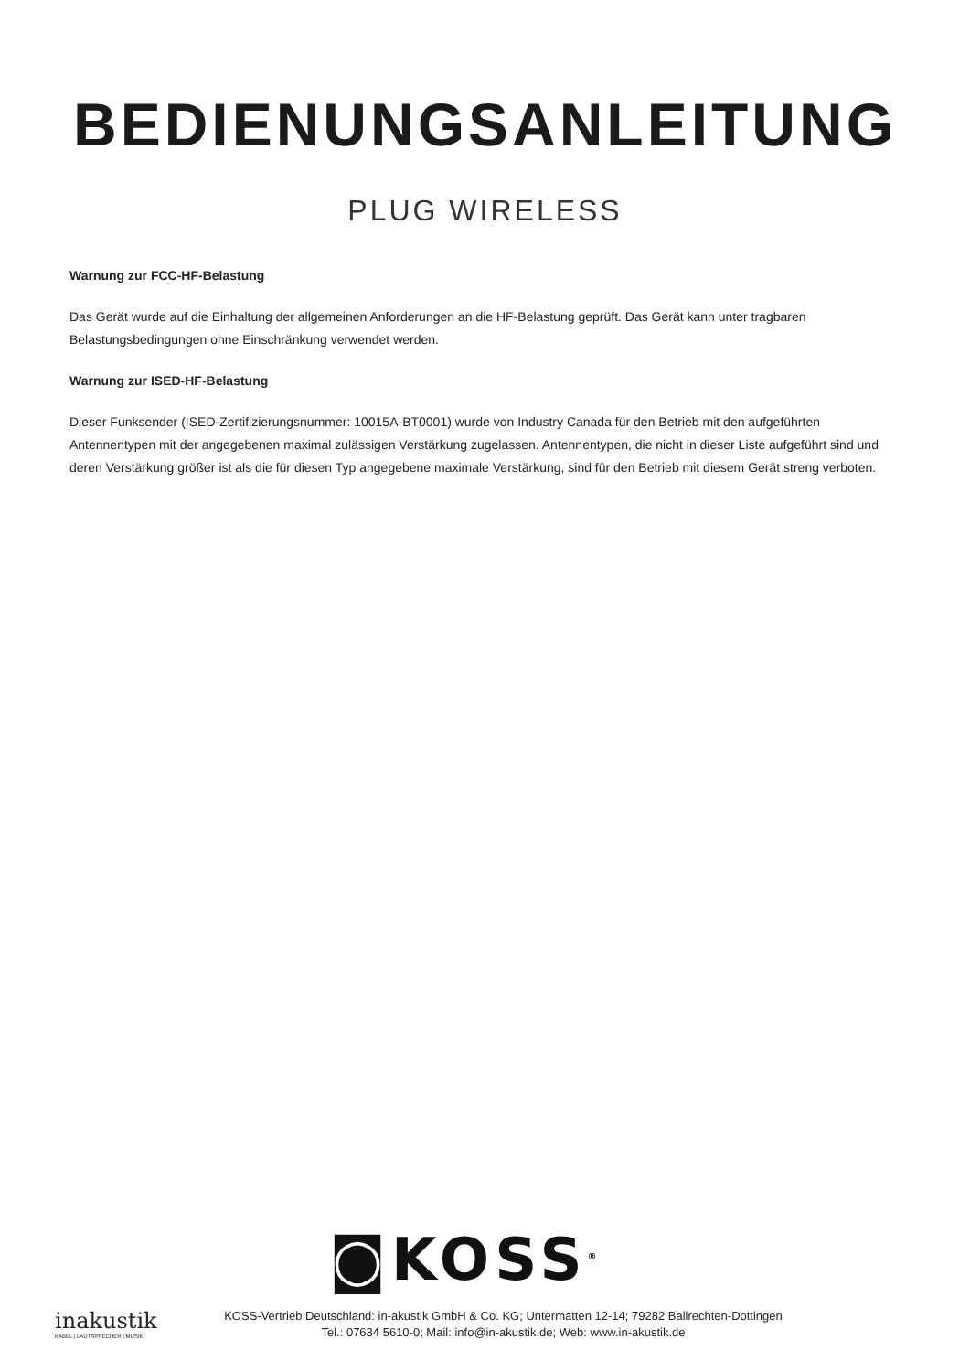BEDIENUNGSANLEITUNG
PLUG WIRELESS
Warnung zur FCC-HF-Belastung
Das Gerät wurde auf die Einhaltung der allgemeinen Anforderungen an die HF-Belastung geprüft. Das Gerät kann unter tragbaren Belastungsbedingungen ohne Einschränkung verwendet werden.
Warnung zur ISED-HF-Belastung
Dieser Funksender (ISED-Zertifizierungsnummer: 10015A-BT0001) wurde von Industry Canada für den Betrieb mit den aufgeführten Antennentypen mit der angegebenen maximal zulässigen Verstärkung zugelassen. Antennentypen, die nicht in dieser Liste aufgeführt sind und deren Verstärkung größer ist als die für diesen Typ angegebene maximale Verstärkung, sind für den Betrieb mit diesem Gerät streng verboten.
◙KOSS<sup>®</sup>
inakustik
KABEL | LAUTSPRECHER | MUSIK
KOSS-Vertrieb Deutschland: in-akustik GmbH & Co. KG; Untermatten 12-14; 79282 Ballrechten-Dottingen
Tel.: 07634 5610-0; Mail: info@in-akustik.de; Web: www.in-akustik.de